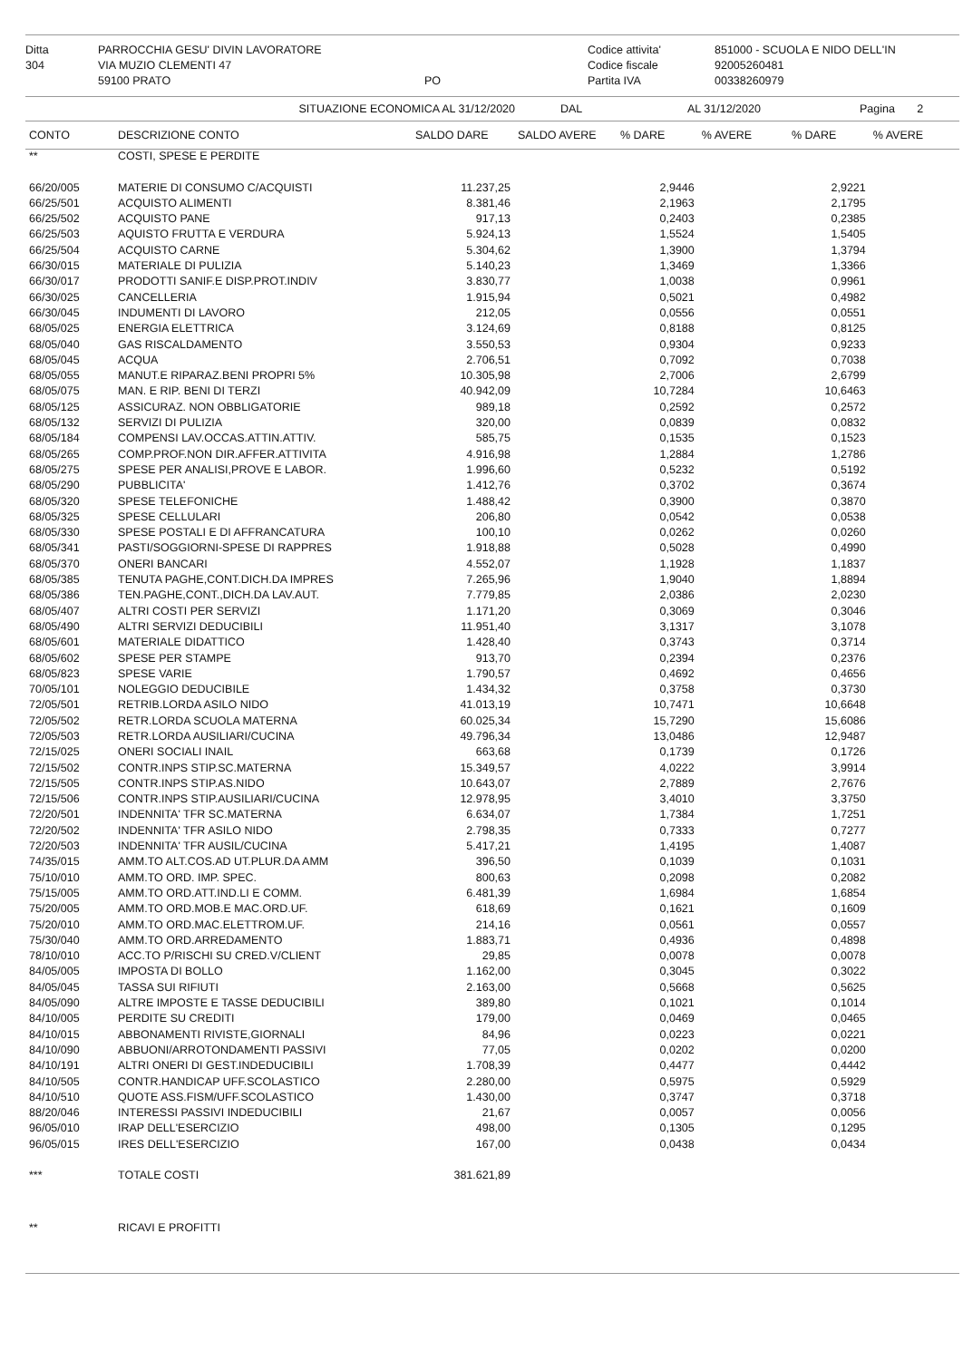Ditta
304
PARROCCHIA GESU' DIVIN LAVORATORE
VIA MUZIO CLEMENTI 47
59100 PRATO
PO Codice attivita'
Codice fiscale
Partita IVA
851000 - SCUOLA E NIDO DELL'IN
92005260481
00338260979
SITUAZIONE ECONOMICA AL 31/12/2020 DAL AL 31/12/2020 Pagina 2
| CONTO | DESCRIZIONE CONTO | SALDO DARE | SALDO AVERE | % DARE | % AVERE | % DARE | % AVERE |
| --- | --- | --- | --- | --- | --- | --- | --- |
| ** | COSTI, SPESE E PERDITE | | | | | | |
| 66/20/005 | MATERIE DI CONSUMO C/ACQUISTI | 11.237,25 | | 2,9446 | | 2,9221 | |
| 66/25/501 | ACQUISTO ALIMENTI | 8.381,46 | | 2,1963 | | 2,1795 | |
| 66/25/502 | ACQUISTO PANE | 917,13 | | 0,2403 | | 0,2385 | |
| 66/25/503 | AQUISTO FRUTTA E VERDURA | 5.924,13 | | 1,5524 | | 1,5405 | |
| 66/25/504 | ACQUISTO CARNE | 5.304,62 | | 1,3900 | | 1,3794 | |
| 66/30/015 | MATERIALE DI PULIZIA | 5.140,23 | | 1,3469 | | 1,3366 | |
| 66/30/017 | PRODOTTI SANIF.E DISP.PROT.INDIV | 3.830,77 | | 1,0038 | | 0,9961 | |
| 66/30/025 | CANCELLERIA | 1.915,94 | | 0,5021 | | 0,4982 | |
| 66/30/045 | INDUMENTI DI LAVORO | 212,05 | | 0,0556 | | 0,0551 | |
| 68/05/025 | ENERGIA ELETTRICA | 3.124,69 | | 0,8188 | | 0,8125 | |
| 68/05/040 | GAS RISCALDAMENTO | 3.550,53 | | 0,9304 | | 0,9233 | |
| 68/05/045 | ACQUA | 2.706,51 | | 0,7092 | | 0,7038 | |
| 68/05/055 | MANUT.E RIPARAZ.BENI PROPRI 5% | 10.305,98 | | 2,7006 | | 2,6799 | |
| 68/05/075 | MAN. E RIP. BENI DI TERZI | 40.942,09 | | 10,7284 | | 10,6463 | |
| 68/05/125 | ASSICURAZ. NON OBBLIGATORIE | 989,18 | | 0,2592 | | 0,2572 | |
| 68/05/132 | SERVIZI DI PULIZIA | 320,00 | | 0,0839 | | 0,0832 | |
| 68/05/184 | COMPENSI LAV.OCCAS.ATTIN.ATTIV. | 585,75 | | 0,1535 | | 0,1523 | |
| 68/05/265 | COMP.PROF.NON DIR.AFFER.ATTIVITA | 4.916,98 | | 1,2884 | | 1,2786 | |
| 68/05/275 | SPESE PER ANALISI,PROVE E LABOR. | 1.996,60 | | 0,5232 | | 0,5192 | |
| 68/05/290 | PUBBLICITA' | 1.412,76 | | 0,3702 | | 0,3674 | |
| 68/05/320 | SPESE TELEFONICHE | 1.488,42 | | 0,3900 | | 0,3870 | |
| 68/05/325 | SPESE CELLULARI | 206,80 | | 0,0542 | | 0,0538 | |
| 68/05/330 | SPESE POSTALI E DI AFFRANCATURA | 100,10 | | 0,0262 | | 0,0260 | |
| 68/05/341 | PASTI/SOGGIORNI-SPESE DI RAPPRES | 1.918,88 | | 0,5028 | | 0,4990 | |
| 68/05/370 | ONERI BANCARI | 4.552,07 | | 1,1928 | | 1,1837 | |
| 68/05/385 | TENUTA PAGHE,CONT.DICH.DA IMPRES | 7.265,96 | | 1,9040 | | 1,8894 | |
| 68/05/386 | TEN.PAGHE,CONT.,DICH.DA LAV.AUT. | 7.779,85 | | 2,0386 | | 2,0230 | |
| 68/05/407 | ALTRI COSTI PER SERVIZI | 1.171,20 | | 0,3069 | | 0,3046 | |
| 68/05/490 | ALTRI SERVIZI DEDUCIBILI | 11.951,40 | | 3,1317 | | 3,1078 | |
| 68/05/601 | MATERIALE DIDATTICO | 1.428,40 | | 0,3743 | | 0,3714 | |
| 68/05/602 | SPESE PER STAMPE | 913,70 | | 0,2394 | | 0,2376 | |
| 68/05/823 | SPESE VARIE | 1.790,57 | | 0,4692 | | 0,4656 | |
| 70/05/101 | NOLEGGIO DEDUCIBILE | 1.434,32 | | 0,3758 | | 0,3730 | |
| 72/05/501 | RETRIB.LORDA ASILO NIDO | 41.013,19 | | 10,7471 | | 10,6648 | |
| 72/05/502 | RETR.LORDA SCUOLA MATERNA | 60.025,34 | | 15,7290 | | 15,6086 | |
| 72/05/503 | RETR.LORDA AUSILIARI/CUCINA | 49.796,34 | | 13,0486 | | 12,9487 | |
| 72/15/025 | ONERI SOCIALI INAIL | 663,68 | | 0,1739 | | 0,1726 | |
| 72/15/502 | CONTR.INPS STIP.SC.MATERNA | 15.349,57 | | 4,0222 | | 3,9914 | |
| 72/15/505 | CONTR.INPS STIP.AS.NIDO | 10.643,07 | | 2,7889 | | 2,7676 | |
| 72/15/506 | CONTR.INPS STIP.AUSILIARI/CUCINA | 12.978,95 | | 3,4010 | | 3,3750 | |
| 72/20/501 | INDENNITA' TFR SC.MATERNA | 6.634,07 | | 1,7384 | | 1,7251 | |
| 72/20/502 | INDENNITA' TFR ASILO NIDO | 2.798,35 | | 0,7333 | | 0,7277 | |
| 72/20/503 | INDENNITA' TFR AUSIL/CUCINA | 5.417,21 | | 1,4195 | | 1,4087 | |
| 74/35/015 | AMM.TO ALT.COS.AD UT.PLUR.DA AMM | 396,50 | | 0,1039 | | 0,1031 | |
| 75/10/010 | AMM.TO ORD. IMP. SPEC. | 800,63 | | 0,2098 | | 0,2082 | |
| 75/15/005 | AMM.TO ORD.ATT.IND.LI E COMM. | 6.481,39 | | 1,6984 | | 1,6854 | |
| 75/20/005 | AMM.TO ORD.MOB.E MAC.ORD.UF. | 618,69 | | 0,1621 | | 0,1609 | |
| 75/20/010 | AMM.TO ORD.MAC.ELETTROM.UF. | 214,16 | | 0,0561 | | 0,0557 | |
| 75/30/040 | AMM.TO ORD.ARREDAMENTO | 1.883,71 | | 0,4936 | | 0,4898 | |
| 78/10/010 | ACC.TO P/RISCHI SU CRED.V/CLIENT | 29,85 | | 0,0078 | | 0,0078 | |
| 84/05/005 | IMPOSTA DI BOLLO | 1.162,00 | | 0,3045 | | 0,3022 | |
| 84/05/045 | TASSA SUI RIFIUTI | 2.163,00 | | 0,5668 | | 0,5625 | |
| 84/05/090 | ALTRE IMPOSTE E TASSE DEDUCIBILI | 389,80 | | 0,1021 | | 0,1014 | |
| 84/10/005 | PERDITE SU CREDITI | 179,00 | | 0,0469 | | 0,0465 | |
| 84/10/015 | ABBONAMENTI RIVISTE,GIORNALI | 84,96 | | 0,0223 | | 0,0221 | |
| 84/10/090 | ABBUONI/ARROTONDAMENTI PASSIVI | 77,05 | | 0,0202 | | 0,0200 | |
| 84/10/191 | ALTRI ONERI DI GEST.INDEDUCIBILI | 1.708,39 | | 0,4477 | | 0,4442 | |
| 84/10/505 | CONTR.HANDICAP UFF.SCOLASTICO | 2.280,00 | | 0,5975 | | 0,5929 | |
| 84/10/510 | QUOTE ASS.FISM/UFF.SCOLASTICO | 1.430,00 | | 0,3747 | | 0,3718 | |
| 88/20/046 | INTERESSI PASSIVI INDEDUCIBILI | 21,67 | | 0,0057 | | 0,0056 | |
| 96/05/010 | IRAP DELL'ESERCIZIO | 498,00 | | 0,1305 | | 0,1295 | |
| 96/05/015 | IRES DELL'ESERCIZIO | 167,00 | | 0,0438 | | 0,0434 | |
| *** | TOTALE COSTI | 381.621,89 | | | | | |
| ** | RICAVI E PROFITTI | | | | | | |